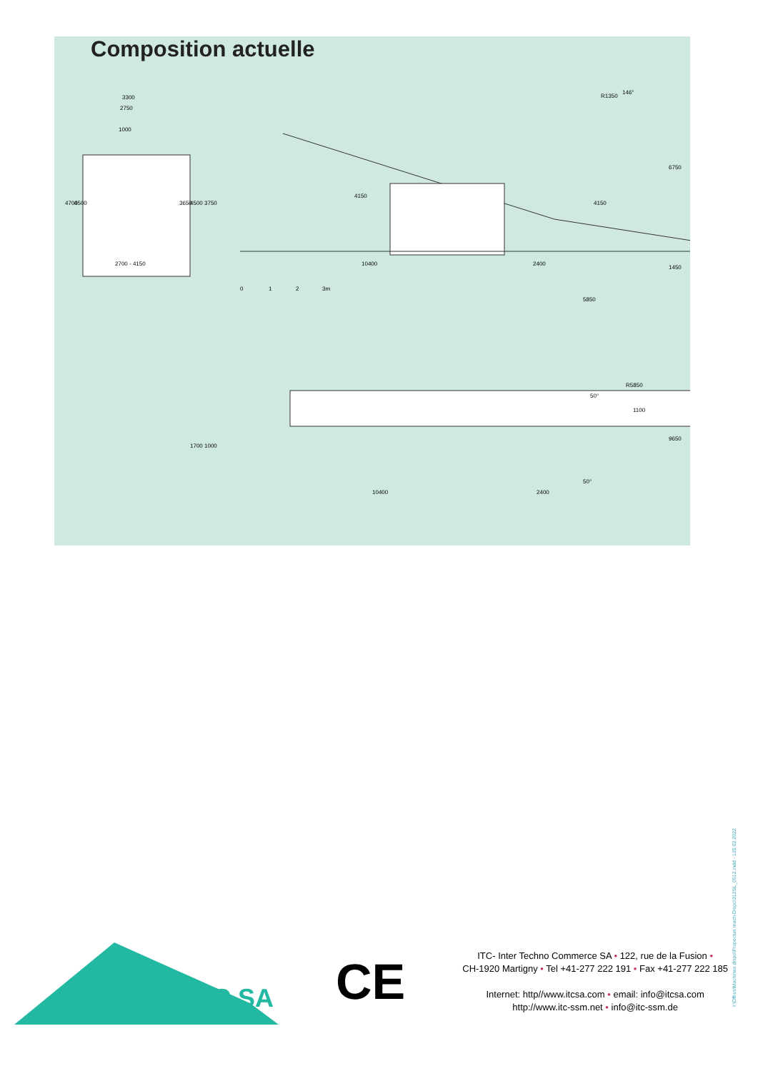Composition actuelle
3300
2750
1000
2700 - 4150
4150
10400
2400
5850
4700
4500
3650
4500
3750
4150
6750
1450
R1350
146°
0
1
2
3m
R5850
1100
9650
1700
1000
10400
2400
50°
50°
ITC SA
CE
ITC- Inter Techno Commerce SA • 122, rue de la Fusion •
CH-1920 Martigny • Tel +41-277 222 191 • Fax +41-277 222 185
Internet: http//www.itcsa.com • email: info@itcsa.com
http://www.itc-ssm.net • info@itc-ssm.de
I:\Offres\Machines dispo\Propectus mach-Dispo\312SL_0512.indd - 125.02.2022